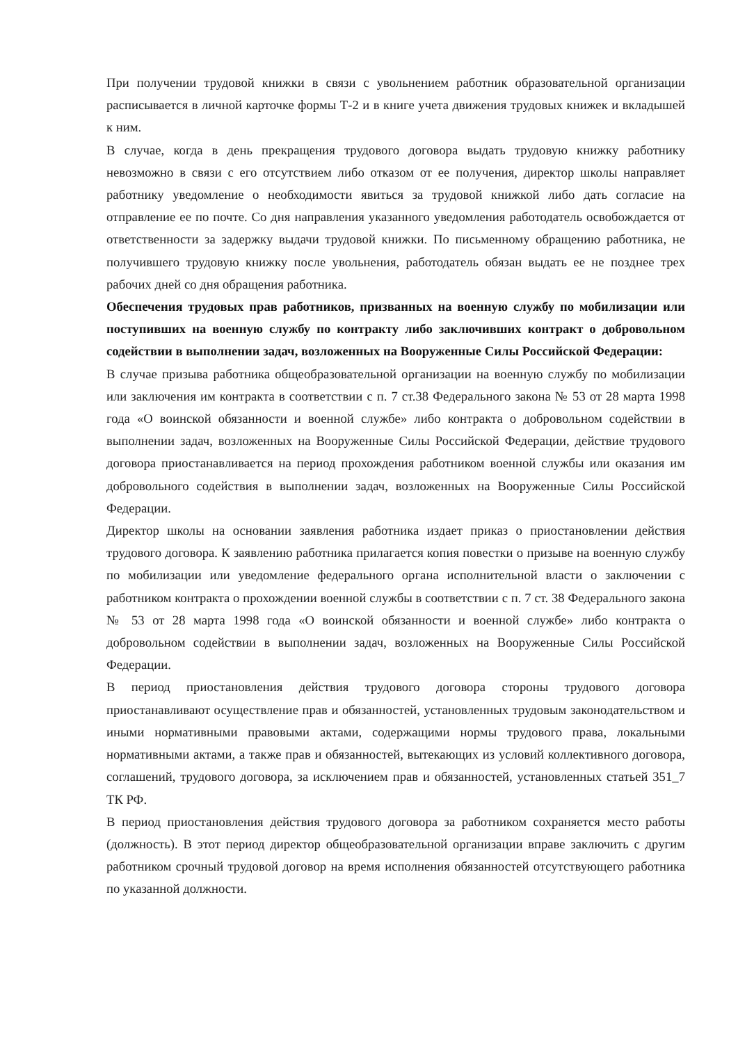При получении трудовой книжки в связи с увольнением работник образовательной организации расписывается в личной карточке формы Т-2 и в книге учета движения трудовых книжек и вкладышей к ним.
В случае, когда в день прекращения трудового договора выдать трудовую книжку работнику невозможно в связи с его отсутствием либо отказом от ее получения, директор школы направляет работнику уведомление о необходимости явиться за трудовой книжкой либо дать согласие на отправление ее по почте. Со дня направления указанного уведомления работодатель освобождается от ответственности за задержку выдачи трудовой книжки. По письменному обращению работника, не получившего трудовую книжку после увольнения, работодатель обязан выдать ее не позднее трех рабочих дней со дня обращения работника.
Обеспечения трудовых прав работников, призванных на военную службу по мобилизации или поступивших на военную службу по контракту либо заключивших контракт о добровольном содействии в выполнении задач, возложенных на Вооруженные Силы Российской Федерации:
В случае призыва работника общеобразовательной организации на военную службу по мобилизации или заключения им контракта в соответствии с п. 7 ст.38 Федерального закона № 53 от 28 марта 1998 года «О воинской обязанности и военной службе» либо контракта о добровольном содействии в выполнении задач, возложенных на Вооруженные Силы Российской Федерации, действие трудового договора приостанавливается на период прохождения работником военной службы или оказания им добровольного содействия в выполнении задач, возложенных на Вооруженные Силы Российской Федерации.
Директор школы на основании заявления работника издает приказ о приостановлении действия трудового договора. К заявлению работника прилагается копия повестки о призыве на военную службу по мобилизации или уведомление федерального органа исполнительной власти о заключении с работником контракта о прохождении военной службы в соответствии с п. 7 ст. 38 Федерального закона № 53 от 28 марта 1998 года «О воинской обязанности и военной службе» либо контракта о добровольном содействии в выполнении задач, возложенных на Вооруженные Силы Российской Федерации.
В период приостановления действия трудового договора стороны трудового договора приостанавливают осуществление прав и обязанностей, установленных трудовым законодательством и иными нормативными правовыми актами, содержащими нормы трудового права, локальными нормативными актами, а также прав и обязанностей, вытекающих из условий коллективного договора, соглашений, трудового договора, за исключением прав и обязанностей, установленных статьей 351_7 ТК РФ.
В период приостановления действия трудового договора за работником сохраняется место работы (должность). В этот период директор общеобразовательной организации вправе заключить с другим работником срочный трудовой договор на время исполнения обязанностей отсутствующего работника по указанной должности.